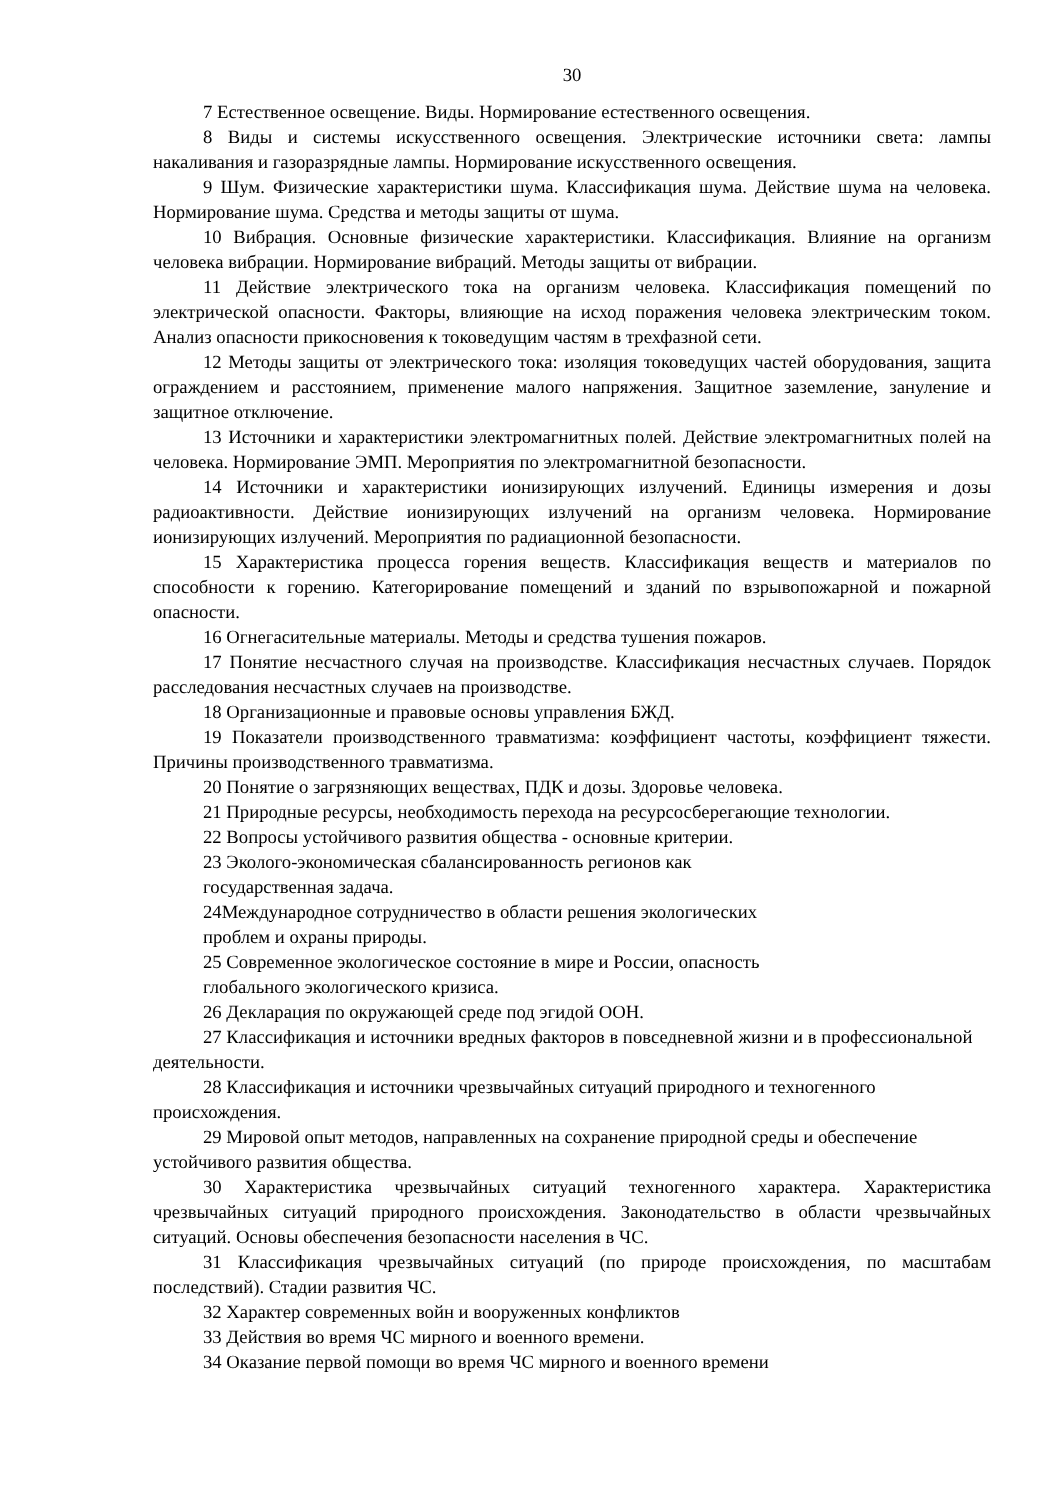30
7 Естественное освещение. Виды. Нормирование естественного освещения.
8 Виды и системы искусственного освещения. Электрические источники света: лампы накаливания и газоразрядные лампы. Нормирование искусственного освещения.
9 Шум. Физические характеристики шума. Классификация шума. Действие шума на человека. Нормирование шума. Средства и методы защиты от шума.
10 Вибрация. Основные физические характеристики. Классификация. Влияние на организм человека вибрации. Нормирование вибраций. Методы защиты от вибрации.
11 Действие электрического тока на организм человека. Классификация помещений по электрической опасности. Факторы, влияющие на исход поражения человека электрическим током. Анализ опасности прикосновения к токоведущим частям в трехфазной сети.
12 Методы защиты от электрического тока: изоляция токоведущих частей оборудования, защита ограждением и расстоянием, применение малого напряжения. Защитное заземление, зануление и защитное отключение.
13 Источники и характеристики электромагнитных полей. Действие электромагнитных полей на человека. Нормирование ЭМП. Мероприятия по электромагнитной безопасности.
14 Источники и характеристики ионизирующих излучений. Единицы измерения и дозы радиоактивности. Действие ионизирующих излучений на организм человека. Нормирование ионизирующих излучений. Мероприятия по радиационной безопасности.
15 Характеристика процесса горения веществ. Классификация веществ и материалов по способности к горению. Категорирование помещений и зданий по взрывопожарной и пожарной опасности.
16 Огнегасительные материалы. Методы и средства тушения пожаров.
17 Понятие несчастного случая на производстве. Классификация несчастных случаев. Порядок расследования несчастных случаев на производстве.
18 Организационные и правовые основы управления БЖД.
19 Показатели производственного травматизма: коэффициент частоты, коэффициент тяжести. Причины производственного травматизма.
20 Понятие о загрязняющих веществах, ПДК и дозы. Здоровье человека.
21 Природные ресурсы, необходимость перехода на ресурсосберегающие технологии.
22 Вопросы устойчивого развития общества - основные критерии.
23 Эколого-экономическая сбалансированность регионов как
государственная задача.
24Международное сотрудничество в области решения экологических
проблем и охраны природы.
25 Современное экологическое состояние в мире и России, опасность
глобального экологического кризиса.
26 Декларация по окружающей среде под эгидой ООН.
27 Классификация и источники вредных факторов в повседневной жизни и в профессиональной деятельности.
28 Классификация и источники чрезвычайных ситуаций природного и техногенного происхождения.
29 Мировой опыт методов, направленных на сохранение природной среды и обеспечение устойчивого развития общества.
30 Характеристика чрезвычайных ситуаций техногенного характера. Характеристика чрезвычайных ситуаций природного происхождения. Законодательство в области чрезвычайных ситуаций. Основы обеспечения безопасности населения в ЧС.
31 Классификация чрезвычайных ситуаций (по природе происхождения, по масштабам последствий). Стадии развития ЧС.
32 Характер современных войн и вооруженных конфликтов
33 Действия во время ЧС мирного и военного времени.
34 Оказание первой помощи во время ЧС мирного и военного времени